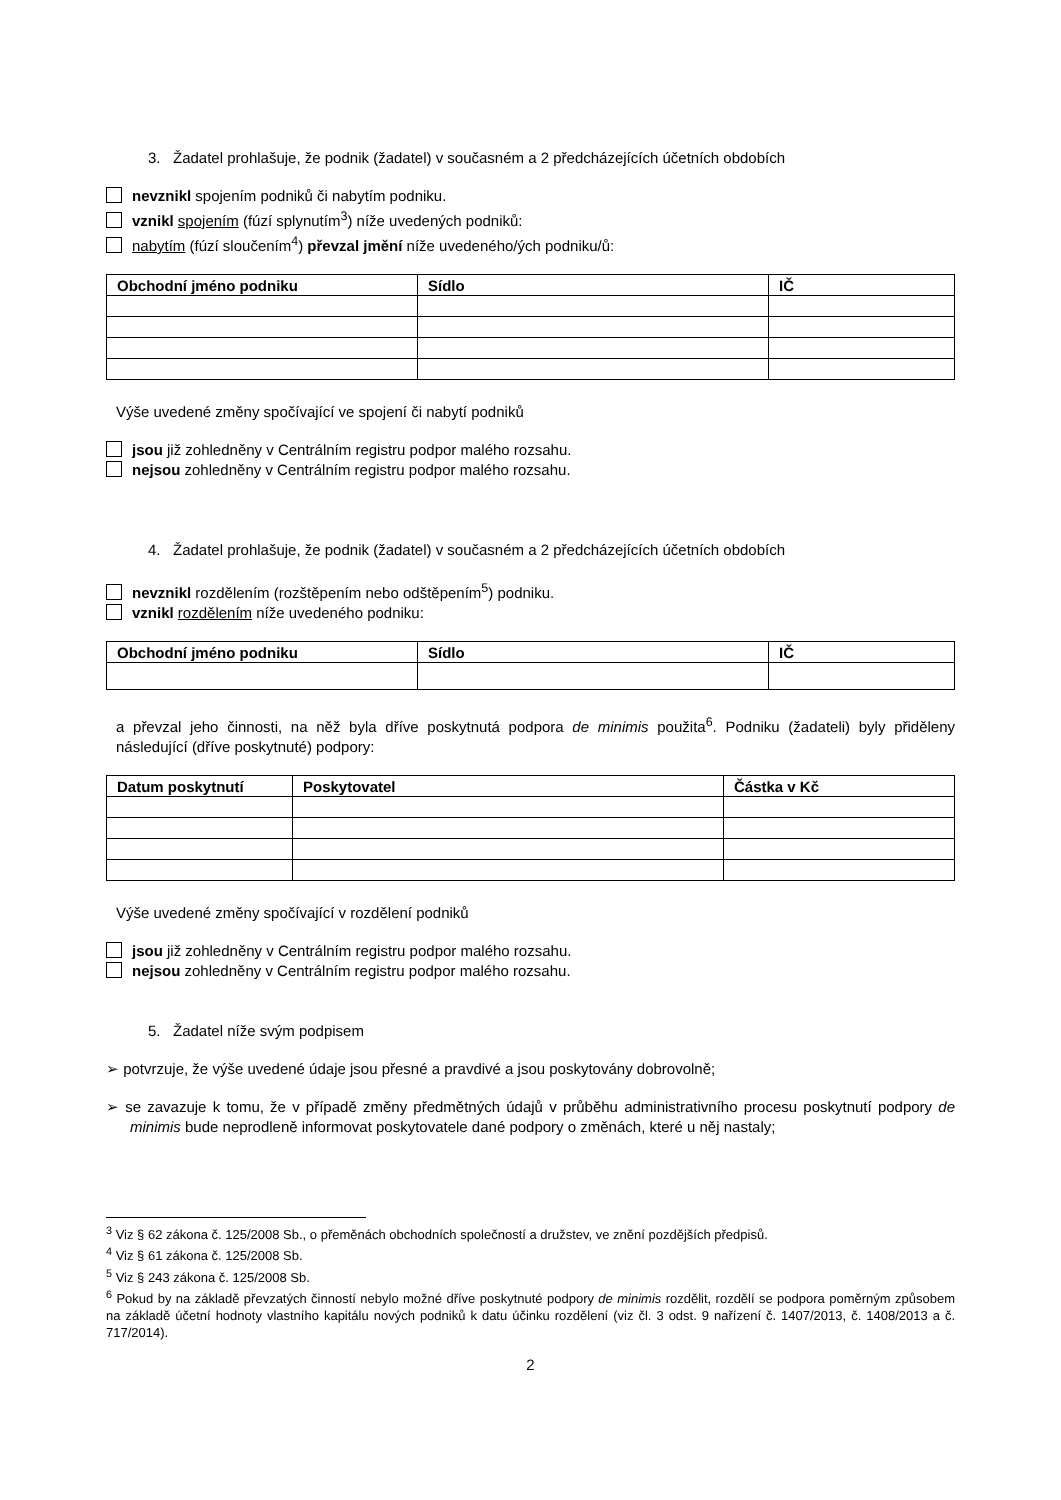3. Žadatel prohlašuje, že podnik (žadatel) v současném a 2 předcházejících účetních obdobích
nevznikl spojením podniků či nabytím podniku.
vznikl spojením (fúzí splynutím<sup>3</sup>) níže uvedených podniků:
nabytím (fúzí sloučením<sup>4</sup>) převzal jmění níže uvedeného/ých podniku/ů:
| Obchodní jméno podniku | Sídlo | IČ |
| --- | --- | --- |
Výše uvedené změny spočívající ve spojení či nabytí podniků
jsou již zohledněny v Centrálním registru podpor malého rozsahu.
nejsou zohledněny v Centrálním registru podpor malého rozsahu.
4. Žadatel prohlašuje, že podnik (žadatel) v současném a 2 předcházejících účetních obdobích
nevznikl rozdělením (rozštěpením nebo odštěpením<sup>5</sup>) podniku.
vznikl rozdělením níže uvedeného podniku:
| Obchodní jméno podniku | Sídlo | IČ |
| --- | --- | --- |
a převzal jeho činnosti, na něž byla dříve poskytnutá podpora de minimis použita<sup>6</sup>. Podniku (žadateli) byly přiděleny následující (dříve poskytnuté) podpory:
| Datum poskytnutí | Poskytovatel | Částka v Kč |
| --- | --- | --- |
Výše uvedené změny spočívající v rozdělení podniků
jsou již zohledněny v Centrálním registru podpor malého rozsahu.
nejsou zohledněny v Centrálním registru podpor malého rozsahu.
5. Žadatel níže svým podpisem
➢ potvrzuje, že výše uvedené údaje jsou přesné a pravdivé a jsou poskytovány dobrovolně;
➢ se zavazuje k tomu, že v případě změny předmětných údajů v průběhu administrativního procesu poskytnutí podpory de minimis bude neprodleně informovat poskytovatele dané podpory o změnách, které u něj nastaly;
<sup>3</sup> Viz § 62 zákona č. 125/2008 Sb., o přeměnách obchodních společností a družstev, ve znění pozdějších předpisů.
<sup>4</sup> Viz § 61 zákona č. 125/2008 Sb.
<sup>5</sup> Viz § 243 zákona č. 125/2008 Sb.
<sup>6</sup> Pokud by na základě převzatých činností nebylo možné dříve poskytnuté podpory de minimis rozdělit, rozdělí se podpora poměrným způsobem na základě účetní hodnoty vlastního kapitálu nových podniků k datu účinku rozdělení (viz čl. 3 odst. 9 nařízení č. 1407/2013, č. 1408/2013 a č. 717/2014).
2